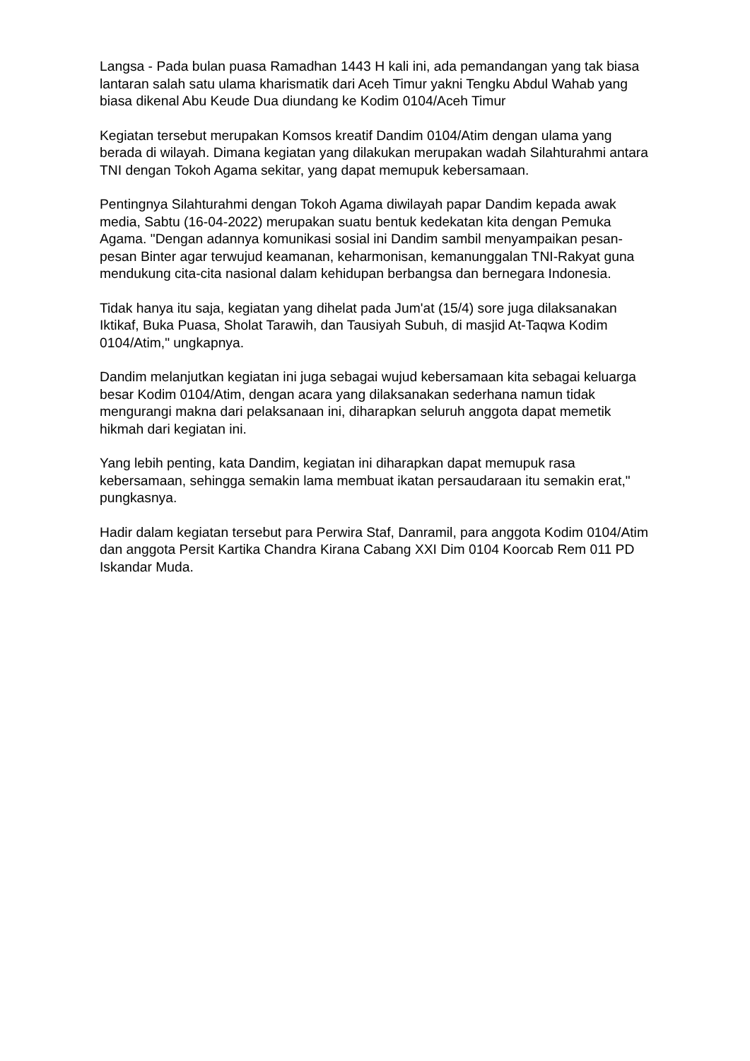Langsa - Pada bulan puasa Ramadhan 1443 H kali ini, ada pemandangan yang tak biasa lantaran salah satu ulama kharismatik dari Aceh Timur yakni Tengku Abdul Wahab yang biasa dikenal Abu Keude Dua diundang ke Kodim 0104/Aceh Timur
Kegiatan tersebut merupakan Komsos kreatif Dandim 0104/Atim dengan ulama yang berada di wilayah. Dimana kegiatan yang dilakukan merupakan wadah Silahturahmi antara TNI dengan Tokoh Agama sekitar, yang dapat memupuk kebersamaan.
Pentingnya Silahturahmi dengan Tokoh Agama diwilayah papar Dandim kepada awak media, Sabtu (16-04-2022) merupakan suatu bentuk kedekatan kita dengan Pemuka Agama. "Dengan adannya komunikasi sosial ini Dandim sambil menyampaikan pesan-pesan Binter agar terwujud keamanan, keharmonisan, kemanunggalan TNI-Rakyat guna mendukung cita-cita nasional dalam kehidupan berbangsa dan bernegara Indonesia.
Tidak hanya itu saja, kegiatan yang dihelat pada Jum'at (15/4) sore juga dilaksanakan Iktikaf, Buka Puasa, Sholat Tarawih, dan Tausiyah Subuh, di masjid At-Taqwa Kodim 0104/Atim," ungkapnya.
Dandim melanjutkan kegiatan ini juga sebagai wujud kebersamaan kita sebagai keluarga besar Kodim 0104/Atim, dengan acara yang dilaksanakan sederhana namun tidak mengurangi makna dari pelaksanaan ini, diharapkan seluruh anggota dapat memetik hikmah dari kegiatan ini.
Yang lebih penting, kata Dandim, kegiatan ini diharapkan dapat memupuk rasa kebersamaan, sehingga semakin lama membuat ikatan persaudaraan itu semakin erat," pungkasnya.
Hadir dalam kegiatan tersebut para Perwira Staf, Danramil, para anggota Kodim 0104/Atim dan anggota Persit Kartika Chandra Kirana Cabang XXI Dim 0104 Koorcab Rem 011 PD Iskandar Muda.